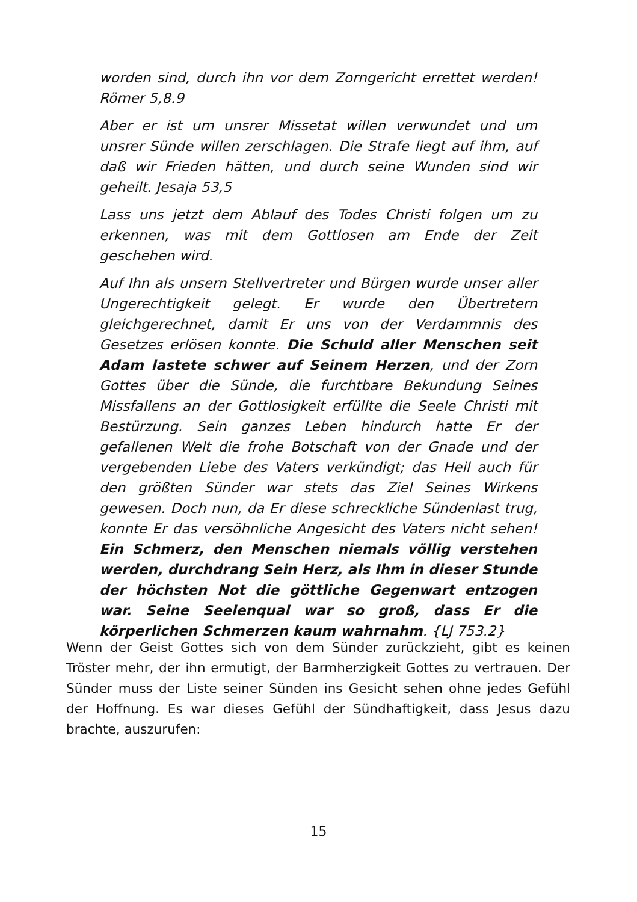worden sind, durch ihn vor dem Zorngericht errettet werden! Römer 5,8.9
Aber er ist um unsrer Missetat willen verwundet und um unsrer Sünde willen zerschlagen. Die Strafe liegt auf ihm, auf daß wir Frieden hätten, und durch seine Wunden sind wir geheilt. Jesaja 53,5
Lass uns jetzt dem Ablauf des Todes Christi folgen um zu erkennen, was mit dem Gottlosen am Ende der Zeit geschehen wird.
Auf Ihn als unsern Stellvertreter und Bürgen wurde unser aller Ungerechtigkeit gelegt. Er wurde den Übertretern gleichgerechnet, damit Er uns von der Verdammnis des Gesetzes erlösen konnte. Die Schuld aller Menschen seit Adam lastete schwer auf Seinem Herzen, und der Zorn Gottes über die Sünde, die furchtbare Bekundung Seines Missfallens an der Gottlosigkeit erfüllte die Seele Christi mit Bestürzung. Sein ganzes Leben hindurch hatte Er der gefallenen Welt die frohe Botschaft von der Gnade und der vergebenden Liebe des Vaters verkündigt; das Heil auch für den größten Sünder war stets das Ziel Seines Wirkens gewesen. Doch nun, da Er diese schreckliche Sündenlast trug, konnte Er das versöhnliche Angesicht des Vaters nicht sehen! Ein Schmerz, den Menschen niemals völlig verstehen werden, durchdrang Sein Herz, als Ihm in dieser Stunde der höchsten Not die göttliche Gegenwart entzogen war. Seine Seelenqual war so groß, dass Er die körperlichen Schmerzen kaum wahrnahm. {LJ 753.2}
Wenn der Geist Gottes sich von dem Sünder zurückzieht, gibt es keinen Tröster mehr, der ihn ermutigt, der Barmherzigkeit Gottes zu vertrauen. Der Sünder muss der Liste seiner Sünden ins Gesicht sehen ohne jedes Gefühl der Hoffnung. Es war dieses Gefühl der Sündhaftigkeit, dass Jesus dazu brachte, auszurufen:
15